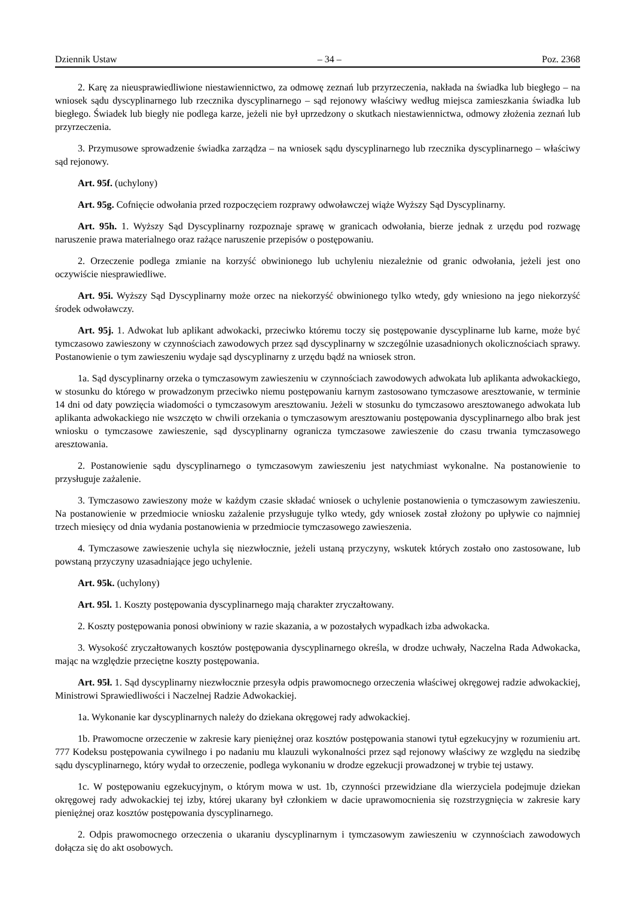Dziennik Ustaw – 34 – Poz. 2368
2. Karę za nieusprawiedliwione niestawiennictwo, za odmowę zeznań lub przyrzeczenia, nakłada na świadka lub biegłego – na wniosek sądu dyscyplinarnego lub rzecznika dyscyplinarnego – sąd rejonowy właściwy według miejsca zamieszkania świadka lub biegłego. Świadek lub biegły nie podlega karze, jeżeli nie był uprzedzony o skutkach niestawiennictwa, odmowy złożenia zeznań lub przyrzeczenia.
3. Przymusowe sprowadzenie świadka zarządza – na wniosek sądu dyscyplinarnego lub rzecznika dyscyplinarnego – właściwy sąd rejonowy.
Art. 95f. (uchylony)
Art. 95g. Cofnięcie odwołania przed rozpoczęciem rozprawy odwoławczej wiąże Wyższy Sąd Dyscyplinarny.
Art. 95h. 1. Wyższy Sąd Dyscyplinarny rozpoznaje sprawę w granicach odwołania, bierze jednak z urzędu pod rozwagę naruszenie prawa materialnego oraz rażące naruszenie przepisów o postępowaniu.
2. Orzeczenie podlega zmianie na korzyść obwinionego lub uchyleniu niezależnie od granic odwołania, jeżeli jest ono oczywiście niesprawiedliwe.
Art. 95i. Wyższy Sąd Dyscyplinarny może orzec na niekorzyść obwinionego tylko wtedy, gdy wniesiono na jego niekorzyść środek odwoławczy.
Art. 95j. 1. Adwokat lub aplikant adwokacki, przeciwko któremu toczy się postępowanie dyscyplinarne lub karne, może być tymczasowo zawieszony w czynnościach zawodowych przez sąd dyscyplinarny w szczególnie uzasadnionych okolicznościach sprawy. Postanowienie o tym zawieszeniu wydaje sąd dyscyplinarny z urzędu bądź na wniosek stron.
1a. Sąd dyscyplinarny orzeka o tymczasowym zawieszeniu w czynnościach zawodowych adwokata lub aplikanta adwokackiego, w stosunku do którego w prowadzonym przeciwko niemu postępowaniu karnym zastosowano tymczasowe aresztowanie, w terminie 14 dni od daty powzięcia wiadomości o tymczasowym aresztowaniu. Jeżeli w stosunku do tymczasowo aresztowanego adwokata lub aplikanta adwokackiego nie wszczęto w chwili orzekania o tymczasowym aresztowaniu postępowania dyscyplinarnego albo brak jest wniosku o tymczasowe zawieszenie, sąd dyscyplinarny ogranicza tymczasowe zawieszenie do czasu trwania tymczasowego aresztowania.
2. Postanowienie sądu dyscyplinarnego o tymczasowym zawieszeniu jest natychmiast wykonalne. Na postanowienie to przysługuje zażalenie.
3. Tymczasowo zawieszony może w każdym czasie składać wniosek o uchylenie postanowienia o tymczasowym zawieszeniu. Na postanowienie w przedmiocie wniosku zażalenie przysługuje tylko wtedy, gdy wniosek został złożony po upływie co najmniej trzech miesięcy od dnia wydania postanowienia w przedmiocie tymczasowego zawieszenia.
4. Tymczasowe zawieszenie uchyla się niezwłocznie, jeżeli ustaną przyczyny, wskutek których zostało ono zastosowane, lub powstaną przyczyny uzasadniające jego uchylenie.
Art. 95k. (uchylony)
Art. 95l. 1. Koszty postępowania dyscyplinarnego mają charakter zryczałtowany.
2. Koszty postępowania ponosi obwiniony w razie skazania, a w pozostałych wypadkach izba adwokacka.
3. Wysokość zryczałtowanych kosztów postępowania dyscyplinarnego określa, w drodze uchwały, Naczelna Rada Adwokacka, mając na względzie przeciętne koszty postępowania.
Art. 95ł. 1. Sąd dyscyplinarny niezwłocznie przesyła odpis prawomocnego orzeczenia właściwej okręgowej radzie adwokackiej, Ministrowi Sprawiedliwości i Naczelnej Radzie Adwokackiej.
1a. Wykonanie kar dyscyplinarnych należy do dziekana okręgowej rady adwokackiej.
1b. Prawomocne orzeczenie w zakresie kary pieniężnej oraz kosztów postępowania stanowi tytuł egzekucyjny w rozumieniu art. 777 Kodeksu postępowania cywilnego i po nadaniu mu klauzuli wykonalności przez sąd rejonowy właściwy ze względu na siedzibę sądu dyscyplinarnego, który wydał to orzeczenie, podlega wykonaniu w drodze egzekucji prowadzonej w trybie tej ustawy.
1c. W postępowaniu egzekucyjnym, o którym mowa w ust. 1b, czynności przewidziane dla wierzyciela podejmuje dziekan okręgowej rady adwokackiej tej izby, której ukarany był członkiem w dacie uprawomocnienia się rozstrzygnięcia w zakresie kary pieniężnej oraz kosztów postępowania dyscyplinarnego.
2. Odpis prawomocnego orzeczenia o ukaraniu dyscyplinarnym i tymczasowym zawieszeniu w czynnościach zawodowych dołącza się do akt osobowych.